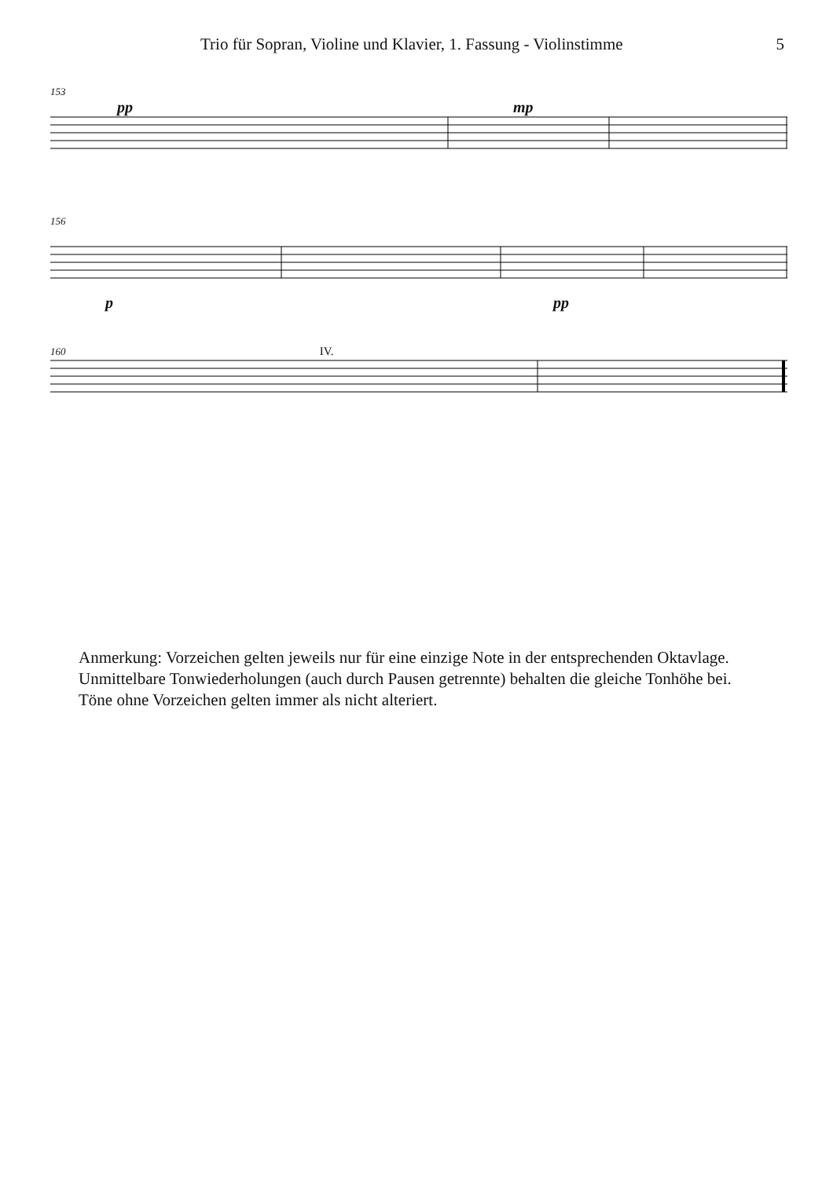Trio für Sopran, Violine und Klavier, 1. Fassung - Violinstimme 5
153
pp mp
156
p pp
160 IV.
Anmerkung: Vorzeichen gelten jeweils nur für eine einzige Note in der entsprechenden Oktavlage.
Unmittelbare Tonwiederholungen (auch durch Pausen getrennte) behalten die gleiche Tonhöhe bei.
Töne ohne Vorzeichen gelten immer als nicht alteriert.